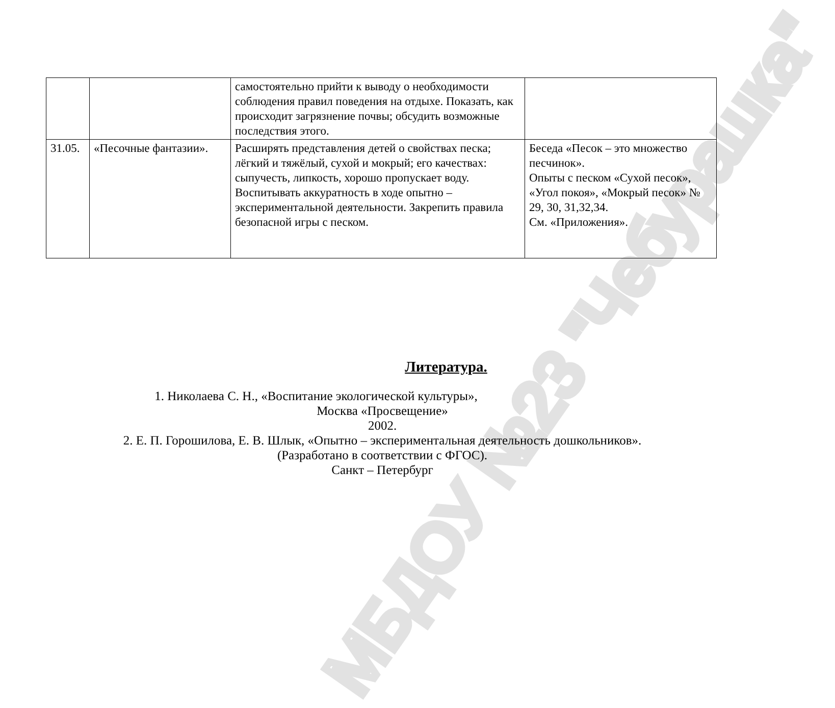МБДОУ №23 "Чебурашка"
| | | самостоятельно прийти к выводу о необходимости соблюдения правил поведения на отдыхе. Показать, как происходит загрязнение почвы; обсудить возможные последствия этого. | |
| 31.05. | «Песочные фантазии». | Расширять представления детей о свойствах песка; лёгкий и тяжёлый, сухой и мокрый; его качествах: сыпучесть, липкость, хорошо пропускает воду. Воспитывать аккуратность в ходе опытно – экспериментальной деятельности. Закрепить правила безопасной игры с песком. | Беседа «Песок – это множество песчинок». Опыты с песком «Сухой песок», «Угол покоя», «Мокрый песок» № 29, 30, 31,32,34. См. «Приложения». |
Литература.
1. Николаева С. Н., «Воспитание экологической культуры»,
Москва «Просвещение»
2002.
2. Е. П. Горошилова, Е. В. Шлык, «Опытно – экспериментальная деятельность дошкольников».
(Разработано в соответствии с ФГОС).
Санкт – Петербург